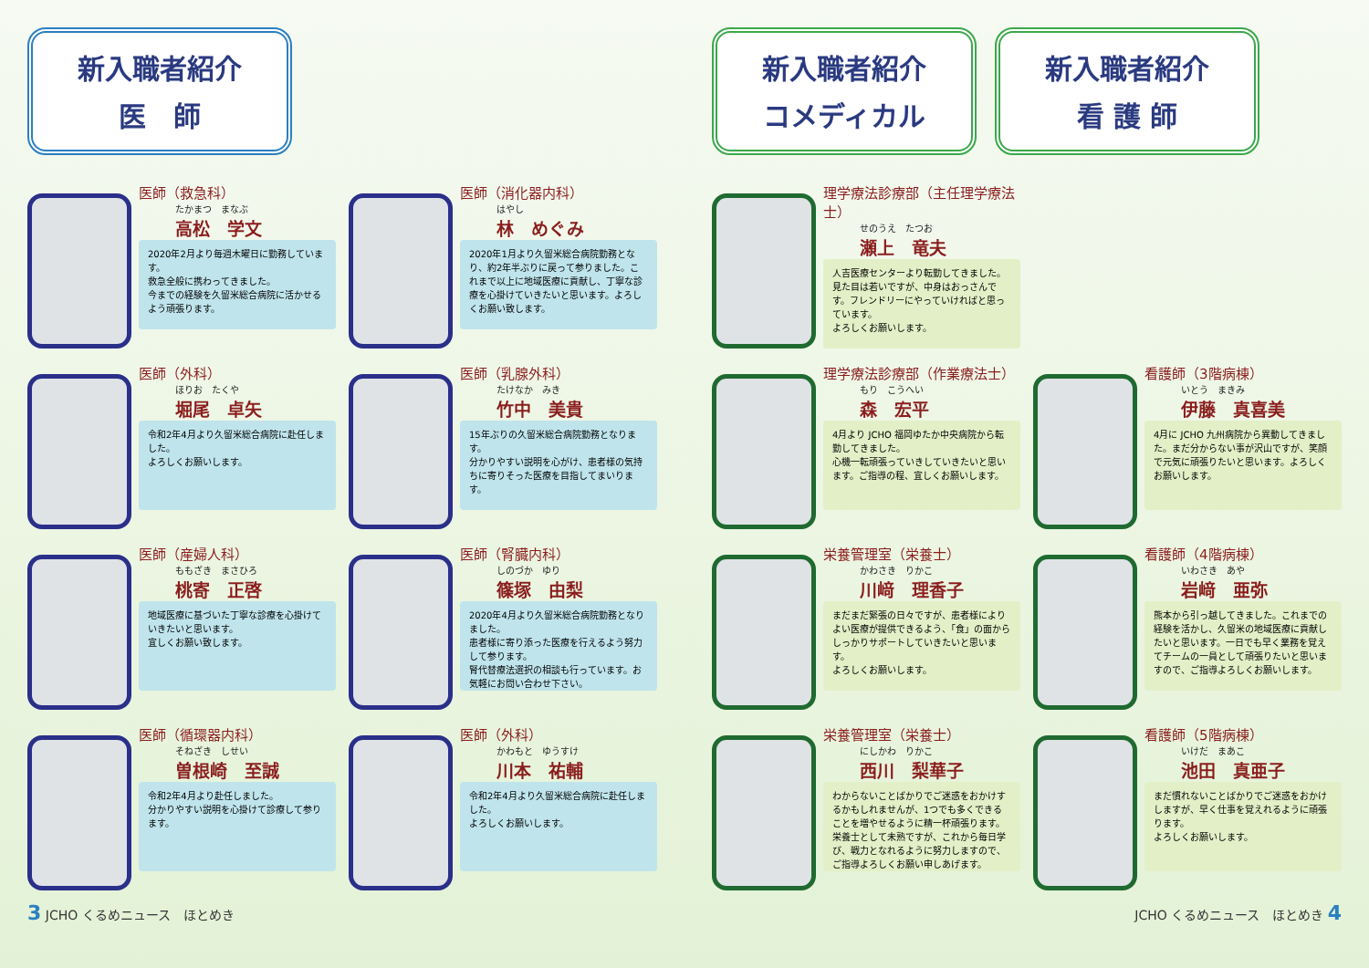新入職者紹介
医　師
医師（救急科）
たかまつ　まなぶ
高松　学文
2020年2月より毎週木曜日に勤務しています。
救急全般に携わってきました。
今までの経験を久留米総合病院に活かせるよう頑張ります。
医師（消化器内科）
はやし
林　めぐみ
2020年1月より久留米総合病院勤務となり、約2年半ぶりに戻って参りました。これまで以上に地域医療に貢献し、丁寧な診療を心掛けていきたいと思います。よろしくお願い致します。
医師（外科）
ほりお　たくや
堀尾　卓矢
令和2年4月より久留米総合病院に赴任しました。
よろしくお願いします。
医師（乳腺外科）
たけなか　みき
竹中　美貴
15年ぶりの久留米総合病院勤務となります。
分かりやすい説明を心がけ、患者様の気持ちに寄りそった医療を目指してまいります。
医師（産婦人科）
ももざき　まさひろ
桃寄　正啓
地域医療に基づいた丁寧な診療を心掛けていきたいと思います。
宜しくお願い致します。
医師（腎臓内科）
しのづか　ゆり
篠塚　由梨
2020年4月より久留米総合病院勤務となりました。
患者様に寄り添った医療を行えるよう努力して参ります。
腎代替療法選択の相談も行っています。お気軽にお問い合わせ下さい。
医師（循環器内科）
そねざき　しせい
曽根崎　至誠
令和2年4月より赴任しました。
分かりやすい説明を心掛けて診療して参ります。
医師（外科）
かわもと　ゆうすけ
川本　祐輔
令和2年4月より久留米総合病院に赴任しました。
よろしくお願いします。
3 JCHO くるめニュース　ほとめき
新入職者紹介
コメディカル
新入職者紹介
看 護 師
理学療法診療部（主任理学療法士）
せのうえ　たつお
瀬上　竜夫
人吉医療センターより転勤してきました。見た目は若いですが、中身はおっさんです。フレンドリーにやっていければと思っています。
よろしくお願いします。
理学療法診療部（作業療法士）
もり　こうへい
森　宏平
4月より JCHO 福岡ゆたか中央病院から転勤してきました。
心機一転頑張っていきしていきたいと思います。ご指導の程、宜しくお願いします。
看護師（3階病棟）
いとう　まきみ
伊藤　真喜美
4月に JCHO 九州病院から異動してきました。まだ分からない事が沢山ですが、笑顔で元気に頑張りたいと思います。よろしくお願いします。
栄養管理室（栄養士）
かわさき　りかこ
川﨑　理香子
まだまだ緊張の日々ですが、患者様によりよい医療が提供できるよう、「食」の面からしっかりサポートしていきたいと思います。
よろしくお願いします。
看護師（4階病棟）
いわさき　あや
岩﨑　亜弥
熊本から引っ越してきました。これまでの経験を活かし、久留米の地域医療に貢献したいと思います。一日でも早く業務を覚えてチームの一員として頑張りたいと思いますので、ご指導よろしくお願いします。
栄養管理室（栄養士）
にしかわ　りかこ
西川　梨華子
わからないことばかりでご迷惑をおかけするかもしれませんが、1つでも多くできることを増やせるように精一杯頑張ります。栄養士として未熟ですが、これから毎日学び、戦力となれるように努力しますので、ご指導よろしくお願い申しあげます。
看護師（5階病棟）
いけだ　まあこ
池田　真亜子
まだ慣れないことばかりでご迷惑をおかけしますが、早く仕事を覚えれるように頑張ります。
よろしくお願いします。
JCHO くるめニュース　ほとめき 4